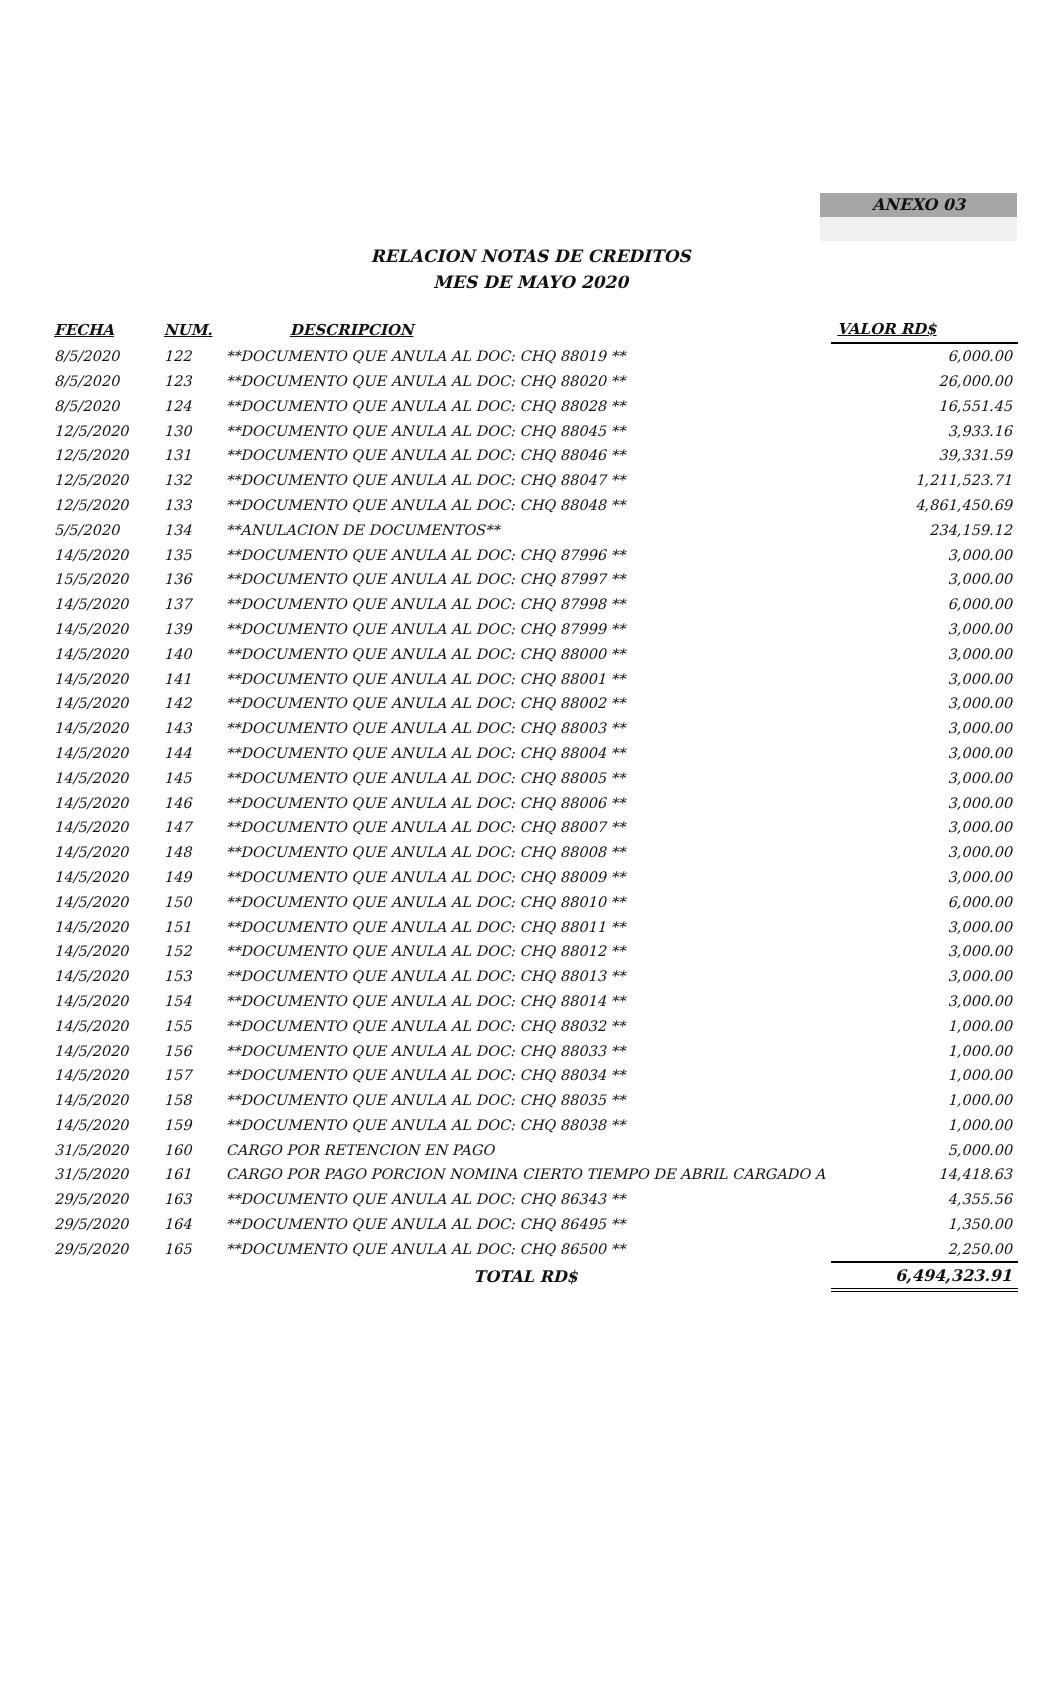ANEXO 03
RELACION NOTAS DE CREDITOS
MES DE MAYO 2020
| FECHA | NUM. | DESCRIPCION | VALOR RD$ |
| --- | --- | --- | --- |
| 8/5/2020 | 122 | **DOCUMENTO QUE ANULA AL DOC: CHQ 88019 ** | 6,000.00 |
| 8/5/2020 | 123 | **DOCUMENTO QUE ANULA AL DOC: CHQ 88020 ** | 26,000.00 |
| 8/5/2020 | 124 | **DOCUMENTO QUE ANULA AL DOC: CHQ 88028 ** | 16,551.45 |
| 12/5/2020 | 130 | **DOCUMENTO QUE ANULA AL DOC: CHQ 88045 ** | 3,933.16 |
| 12/5/2020 | 131 | **DOCUMENTO QUE ANULA AL DOC: CHQ 88046 ** | 39,331.59 |
| 12/5/2020 | 132 | **DOCUMENTO QUE ANULA AL DOC: CHQ 88047 ** | 1,211,523.71 |
| 12/5/2020 | 133 | **DOCUMENTO QUE ANULA AL DOC: CHQ 88048 ** | 4,861,450.69 |
| 5/5/2020 | 134 | **ANULACION DE DOCUMENTOS** | 234,159.12 |
| 14/5/2020 | 135 | **DOCUMENTO QUE ANULA AL DOC: CHQ 87996 ** | 3,000.00 |
| 15/5/2020 | 136 | **DOCUMENTO QUE ANULA AL DOC: CHQ 87997 ** | 3,000.00 |
| 14/5/2020 | 137 | **DOCUMENTO QUE ANULA AL DOC: CHQ 87998 ** | 6,000.00 |
| 14/5/2020 | 139 | **DOCUMENTO QUE ANULA AL DOC: CHQ 87999 ** | 3,000.00 |
| 14/5/2020 | 140 | **DOCUMENTO QUE ANULA AL DOC: CHQ 88000 ** | 3,000.00 |
| 14/5/2020 | 141 | **DOCUMENTO QUE ANULA AL DOC: CHQ 88001 ** | 3,000.00 |
| 14/5/2020 | 142 | **DOCUMENTO QUE ANULA AL DOC: CHQ 88002 ** | 3,000.00 |
| 14/5/2020 | 143 | **DOCUMENTO QUE ANULA AL DOC: CHQ 88003 ** | 3,000.00 |
| 14/5/2020 | 144 | **DOCUMENTO QUE ANULA AL DOC: CHQ 88004 ** | 3,000.00 |
| 14/5/2020 | 145 | **DOCUMENTO QUE ANULA AL DOC: CHQ 88005 ** | 3,000.00 |
| 14/5/2020 | 146 | **DOCUMENTO QUE ANULA AL DOC: CHQ 88006 ** | 3,000.00 |
| 14/5/2020 | 147 | **DOCUMENTO QUE ANULA AL DOC: CHQ 88007 ** | 3,000.00 |
| 14/5/2020 | 148 | **DOCUMENTO QUE ANULA AL DOC: CHQ 88008 ** | 3,000.00 |
| 14/5/2020 | 149 | **DOCUMENTO QUE ANULA AL DOC: CHQ 88009 ** | 3,000.00 |
| 14/5/2020 | 150 | **DOCUMENTO QUE ANULA AL DOC: CHQ 88010 ** | 6,000.00 |
| 14/5/2020 | 151 | **DOCUMENTO QUE ANULA AL DOC: CHQ 88011 ** | 3,000.00 |
| 14/5/2020 | 152 | **DOCUMENTO QUE ANULA AL DOC: CHQ 88012 ** | 3,000.00 |
| 14/5/2020 | 153 | **DOCUMENTO QUE ANULA AL DOC: CHQ 88013 ** | 3,000.00 |
| 14/5/2020 | 154 | **DOCUMENTO QUE ANULA AL DOC: CHQ 88014 ** | 3,000.00 |
| 14/5/2020 | 155 | **DOCUMENTO QUE ANULA AL DOC: CHQ 88032 ** | 1,000.00 |
| 14/5/2020 | 156 | **DOCUMENTO QUE ANULA AL DOC: CHQ 88033 ** | 1,000.00 |
| 14/5/2020 | 157 | **DOCUMENTO QUE ANULA AL DOC: CHQ 88034 ** | 1,000.00 |
| 14/5/2020 | 158 | **DOCUMENTO QUE ANULA AL DOC: CHQ 88035 ** | 1,000.00 |
| 14/5/2020 | 159 | **DOCUMENTO QUE ANULA AL DOC: CHQ 88038 ** | 1,000.00 |
| 31/5/2020 | 160 | CARGO POR RETENCION EN PAGO | 5,000.00 |
| 31/5/2020 | 161 | CARGO POR PAGO PORCION NOMINA CIERTO TIEMPO DE ABRIL CARGADO A | 14,418.63 |
| 29/5/2020 | 163 | **DOCUMENTO QUE ANULA AL DOC: CHQ 86343 ** | 4,355.56 |
| 29/5/2020 | 164 | **DOCUMENTO QUE ANULA AL DOC: CHQ 86495 ** | 1,350.00 |
| 29/5/2020 | 165 | **DOCUMENTO QUE ANULA AL DOC: CHQ 86500 ** | 2,250.00 |
| | | TOTAL RD$ | 6,494,323.91 |